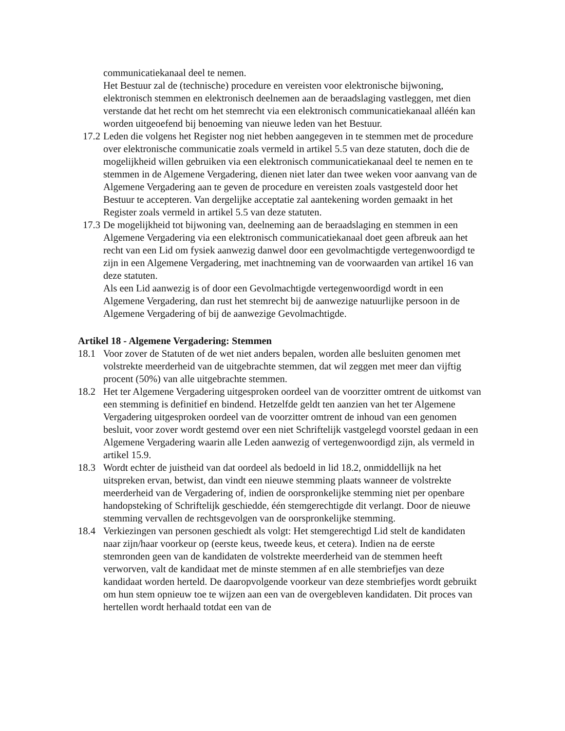communicatiekanaal deel te nemen.
Het Bestuur zal de (technische) procedure en vereisten voor elektronische bijwoning, elektronisch stemmen en elektronisch deelnemen aan de beraadslaging vastleggen, met dien verstande dat het recht om het stemrecht via een elektronisch communicatiekanaal alléén kan worden uitgeoefend bij benoeming van nieuwe leden van het Bestuur.
17.2 Leden die volgens het Register nog niet hebben aangegeven in te stemmen met de procedure over elektronische communicatie zoals vermeld in artikel 5.5 van deze statuten, doch die de mogelijkheid willen gebruiken via een elektronisch communicatiekanaal deel te nemen en te stemmen in de Algemene Vergadering, dienen niet later dan twee weken voor aanvang van de Algemene Vergadering aan te geven de procedure en vereisten zoals vastgesteld door het Bestuur te accepteren. Van dergelijke acceptatie zal aantekening worden gemaakt in het Register zoals vermeld in artikel 5.5 van deze statuten.
17.3 De mogelijkheid tot bijwoning van, deelneming aan de beraadslaging en stemmen in een Algemene Vergadering via een elektronisch communicatiekanaal doet geen afbreuk aan het recht van een Lid om fysiek aanwezig danwel door een gevolmachtigde vertegenwoordigd te zijn in een Algemene Vergadering, met inachtneming van de voorwaarden van artikel 16 van deze statuten.
Als een Lid aanwezig is of door een Gevolmachtigde vertegenwoordigd wordt in een Algemene Vergadering, dan rust het stemrecht bij de aanwezige natuurlijke persoon in de Algemene Vergadering of bij de aanwezige Gevolmachtigde.
Artikel 18 - Algemene Vergadering: Stemmen
18.1 Voor zover de Statuten of de wet niet anders bepalen, worden alle besluiten genomen met volstrekte meerderheid van de uitgebrachte stemmen, dat wil zeggen met meer dan vijftig procent (50%) van alle uitgebrachte stemmen.
18.2 Het ter Algemene Vergadering uitgesproken oordeel van de voorzitter omtrent de uitkomst van een stemming is definitief en bindend. Hetzelfde geldt ten aanzien van het ter Algemene Vergadering uitgesproken oordeel van de voorzitter omtrent de inhoud van een genomen besluit, voor zover wordt gestemd over een niet Schriftelijk vastgelegd voorstel gedaan in een Algemene Vergadering waarin alle Leden aanwezig of vertegenwoordigd zijn, als vermeld in artikel 15.9.
18.3 Wordt echter de juistheid van dat oordeel als bedoeld in lid 18.2, onmiddellijk na het uitspreken ervan, betwist, dan vindt een nieuwe stemming plaats wanneer de volstrekte meerderheid van de Vergadering of, indien de oorspronkelijke stemming niet per openbare handopsteking of Schriftelijk geschiedde, één stemgerechtigde dit verlangt. Door de nieuwe stemming vervallen de rechtsgevolgen van de oorspronkelijke stemming.
18.4 Verkiezingen van personen geschiedt als volgt: Het stemgerechtigd Lid stelt de kandidaten naar zijn/haar voorkeur op (eerste keus, tweede keus, et cetera). Indien na de eerste stemronden geen van de kandidaten de volstrekte meerderheid van de stemmen heeft verworven, valt de kandidaat met de minste stemmen af en alle stembriefjes van deze kandidaat worden herteld. De daaropvolgende voorkeur van deze stembriefjes wordt gebruikt om hun stem opnieuw toe te wijzen aan een van de overgebleven kandidaten. Dit proces van hertellen wordt herhaald totdat een van de